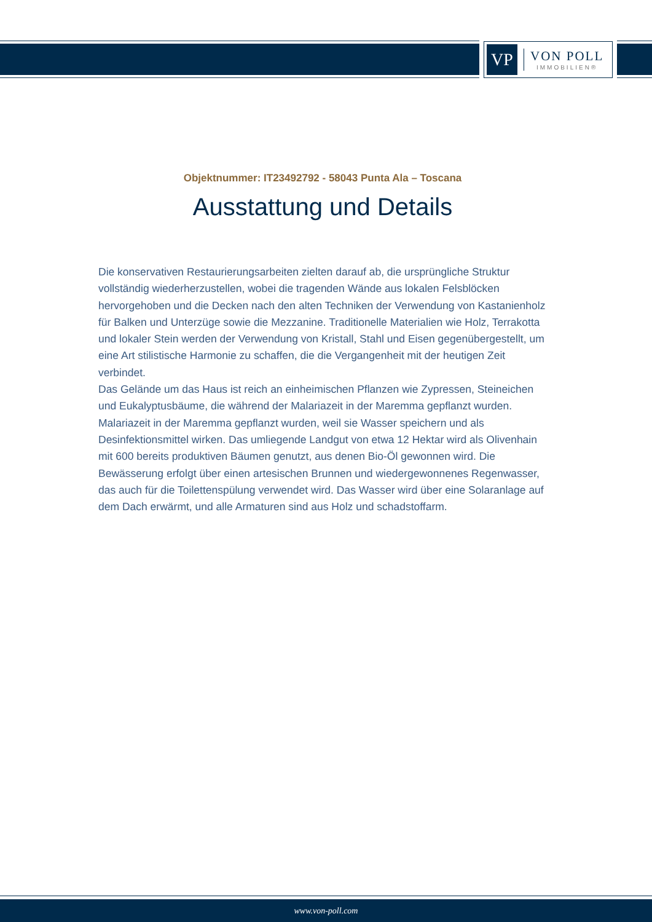VP
VON POLL
IMMOBILIEN®
Objektnummer: IT23492792 - 58043 Punta Ala – Toscana
Ausstattung und Details
Die konservativen Restaurierungsarbeiten zielten darauf ab, die ursprüngliche Struktur vollständig wiederherzustellen, wobei die tragenden Wände aus lokalen Felsblöcken hervorgehoben und die Decken nach den alten Techniken der Verwendung von Kastanienholz für Balken und Unterzüge sowie die Mezzanine. Traditionelle Materialien wie Holz, Terrakotta und lokaler Stein werden der Verwendung von Kristall, Stahl und Eisen gegenübergestellt, um eine Art stilistische Harmonie zu schaffen, die die Vergangenheit mit der heutigen Zeit verbindet.
Das Gelände um das Haus ist reich an einheimischen Pflanzen wie Zypressen, Steineichen und Eukalyptusbäume, die während der Malariazeit in der Maremma gepflanzt wurden.
Malariazeit in der Maremma gepflanzt wurden, weil sie Wasser speichern und als Desinfektionsmittel wirken. Das umliegende Landgut von etwa 12 Hektar wird als Olivenhain mit 600 bereits produktiven Bäumen genutzt, aus denen Bio-Öl gewonnen wird. Die Bewässerung erfolgt über einen artesischen Brunnen und wiedergewonnenes Regenwasser, das auch für die Toilettenspülung verwendet wird. Das Wasser wird über eine Solaranlage auf dem Dach erwärmt, und alle Armaturen sind aus Holz und schadstoffarm.
www.von-poll.com